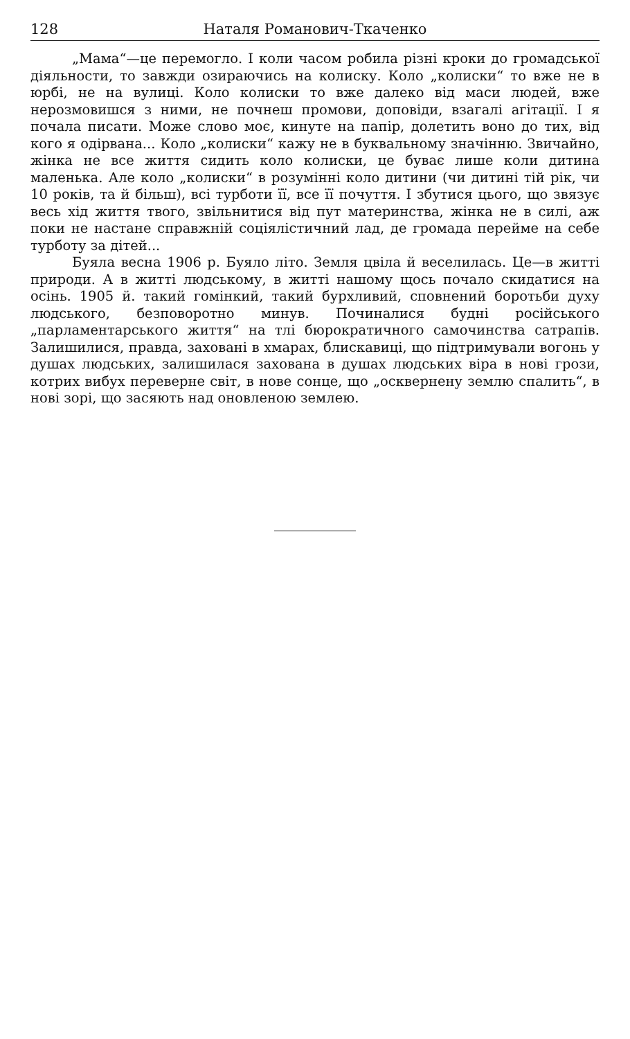128 Наталя Романович-Ткаченко
„Мама“—це перемогло. І коли часом робила різні кроки до громадської діяльности, то завжди озираючись на колиску. Коло „колиски“ то вже не в юрбі, не на вулиці. Коло колиски то вже далеко від маси людей, вже нерозмовишся з ними, не почнеш промови, доповіди, взагалі агітації. І я почала писати. Може слово моє, кинуте на папір, долетить воно до тих, від кого я одірвана... Коло „колиски“ кажу не в буквальному значінню. Звичайно, жінка не все життя сидить коло колиски, це буває лише коли дитина маленька. Але коло „колиски“ в розумінні коло дитини (чи дитині тій рік, чи 10 років, та й більш), всі турботи її, все її почуття. І збутися цього, що звязує весь хід життя твого, звільнитися від пут материнства, жінка не в силі, аж поки не настане справжній соціялістичний лад, де громада перейме на себе турботу за дітей...
Буяла весна 1906 р. Буяло літо. Земля цвіла й веселилась. Це—в житті природи. А в житті людському, в житті нашому щось почало скидатися на осінь. 1905 й. такий гомінкий, такий бурхливий, сповнений боротьби духу людського, безповоротно минув. Починалися будні російського „парламентарського життя“ на тлі бюрократичного самочинства сатрапів. Залишилися, правда, заховані в хмарах, блискавиці, що підтримували вогонь у душах людських, залишилася захована в душах людських віра в нові грози, котрих вибух переверне світ, в нове сонце, що „осквернену землю спалить“, в нові зорі, що засяють над оновленою землею.